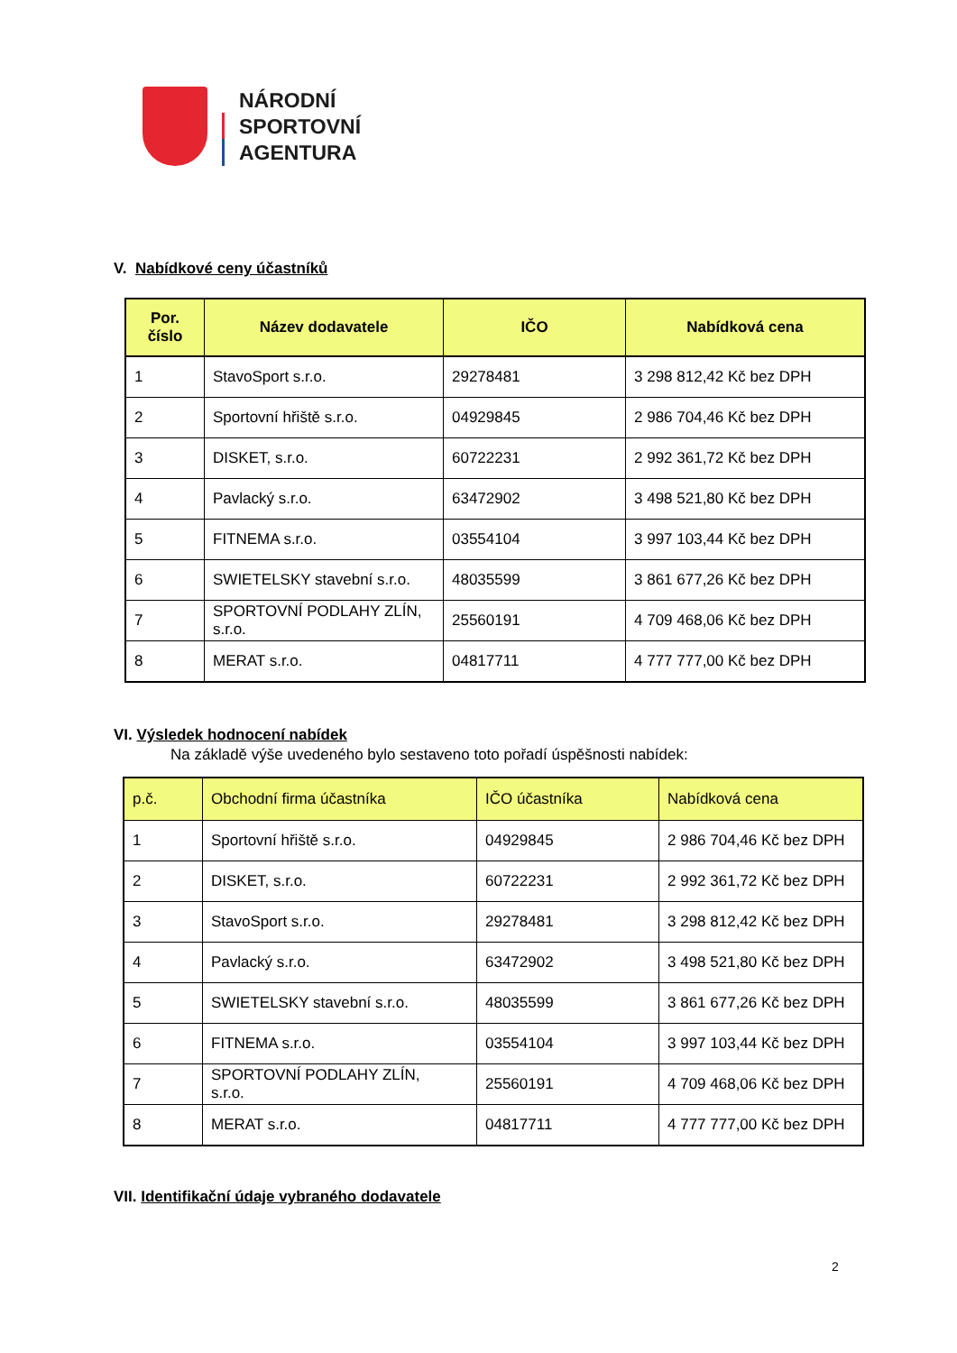NÁRODNÍ
SPORTOVNÍ
AGENTURA
V. Nabídkové ceny účastníků
| Por. číslo | Název dodavatele | IČO | Nabídková cena |
| --- | --- | --- | --- |
| 1 | StavoSport s.r.o. | 29278481 | 3 298 812,42 Kč bez DPH |
| 2 | Sportovní hřiště s.r.o. | 04929845 | 2 986 704,46 Kč bez DPH |
| 3 | DISKET, s.r.o. | 60722231 | 2 992 361,72 Kč bez DPH |
| 4 | Pavlacký s.r.o. | 63472902 | 3 498 521,80 Kč bez DPH |
| 5 | FITNEMA s.r.o. | 03554104 | 3 997 103,44 Kč bez DPH |
| 6 | SWIETELSKY stavební s.r.o. | 48035599 | 3 861 677,26 Kč bez DPH |
| 7 | SPORTOVNÍ PODLAHY ZLÍN, s.r.o. | 25560191 | 4 709 468,06 Kč bez DPH |
| 8 | MERAT s.r.o. | 04817711 | 4 777 777,00 Kč bez DPH |
VI. Výsledek hodnocení nabídek
Na základě výše uvedeného bylo sestaveno toto pořadí úspěšnosti nabídek:
| p.č. | Obchodní firma účastníka | IČO účastníka | Nabídková cena |
| --- | --- | --- | --- |
| 1 | Sportovní hřiště s.r.o. | 04929845 | 2 986 704,46 Kč bez DPH |
| 2 | DISKET, s.r.o. | 60722231 | 2 992 361,72 Kč bez DPH |
| 3 | StavoSport s.r.o. | 29278481 | 3 298 812,42 Kč bez DPH |
| 4 | Pavlacký s.r.o. | 63472902 | 3 498 521,80 Kč bez DPH |
| 5 | SWIETELSKY stavební s.r.o. | 48035599 | 3 861 677,26 Kč bez DPH |
| 6 | FITNEMA s.r.o. | 03554104 | 3 997 103,44 Kč bez DPH |
| 7 | SPORTOVNÍ PODLAHY ZLÍN, s.r.o. | 25560191 | 4 709 468,06 Kč bez DPH |
| 8 | MERAT s.r.o. | 04817711 | 4 777 777,00 Kč bez DPH |
VII. Identifikační údaje vybraného dodavatele
2